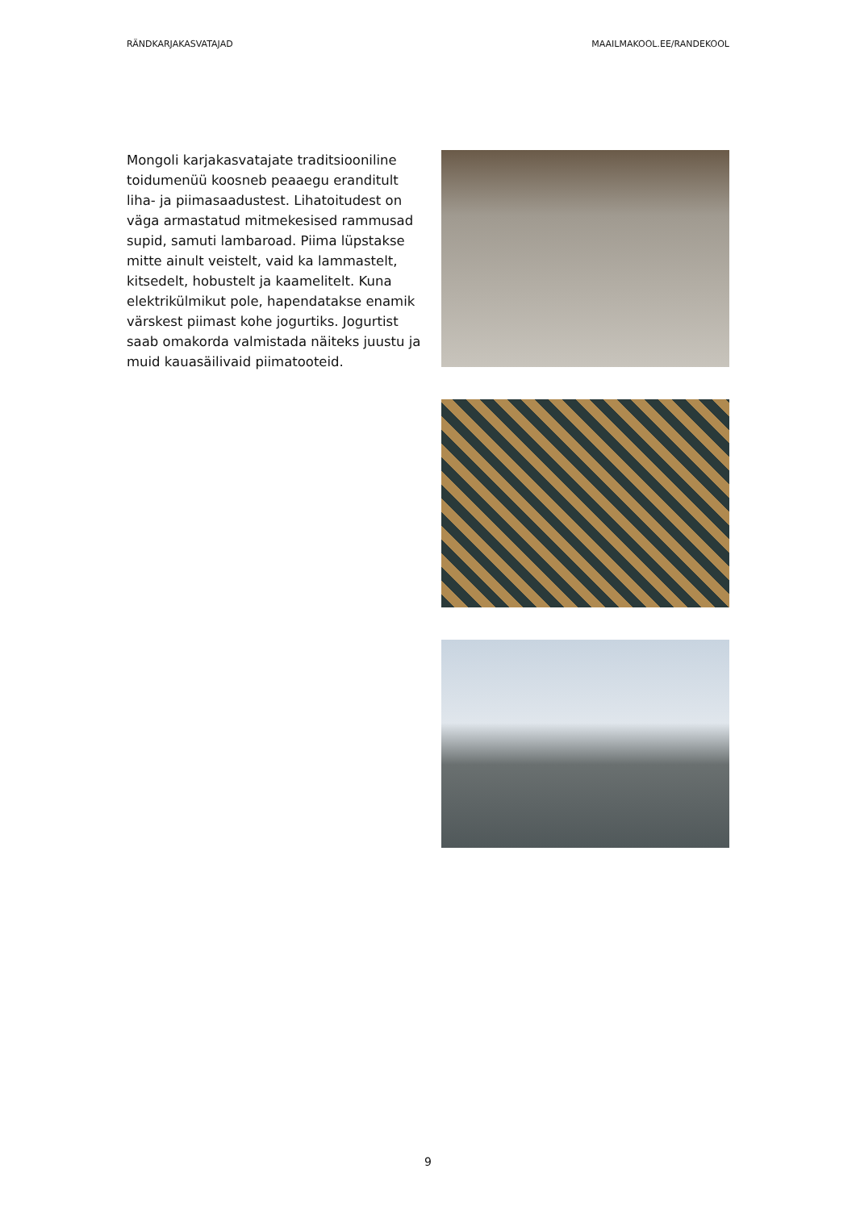RÄNDKARJAKASVATAJAD MAAILMAKOOL.EE/RANDEKOOL
Mongoli karjakasvatajate traditsiooniline toidumenüü koosneb peaaegu eranditult liha- ja piimasaadustest. Lihatoitudest on väga armastatud mitmekesised rammusad supid, samuti lambaroad. Piima lüpstakse mitte ainult veistelt, vaid ka lammastelt, kitsedelt, hobustelt ja kaamelitelt. Kuna elektrikülmikut pole, hapendatakse enamik värskest piimast kohe jogurtiks. Jogurtist saab omakorda valmistada näiteks juustu ja muid kauasäilivaid piimatooteid.
9